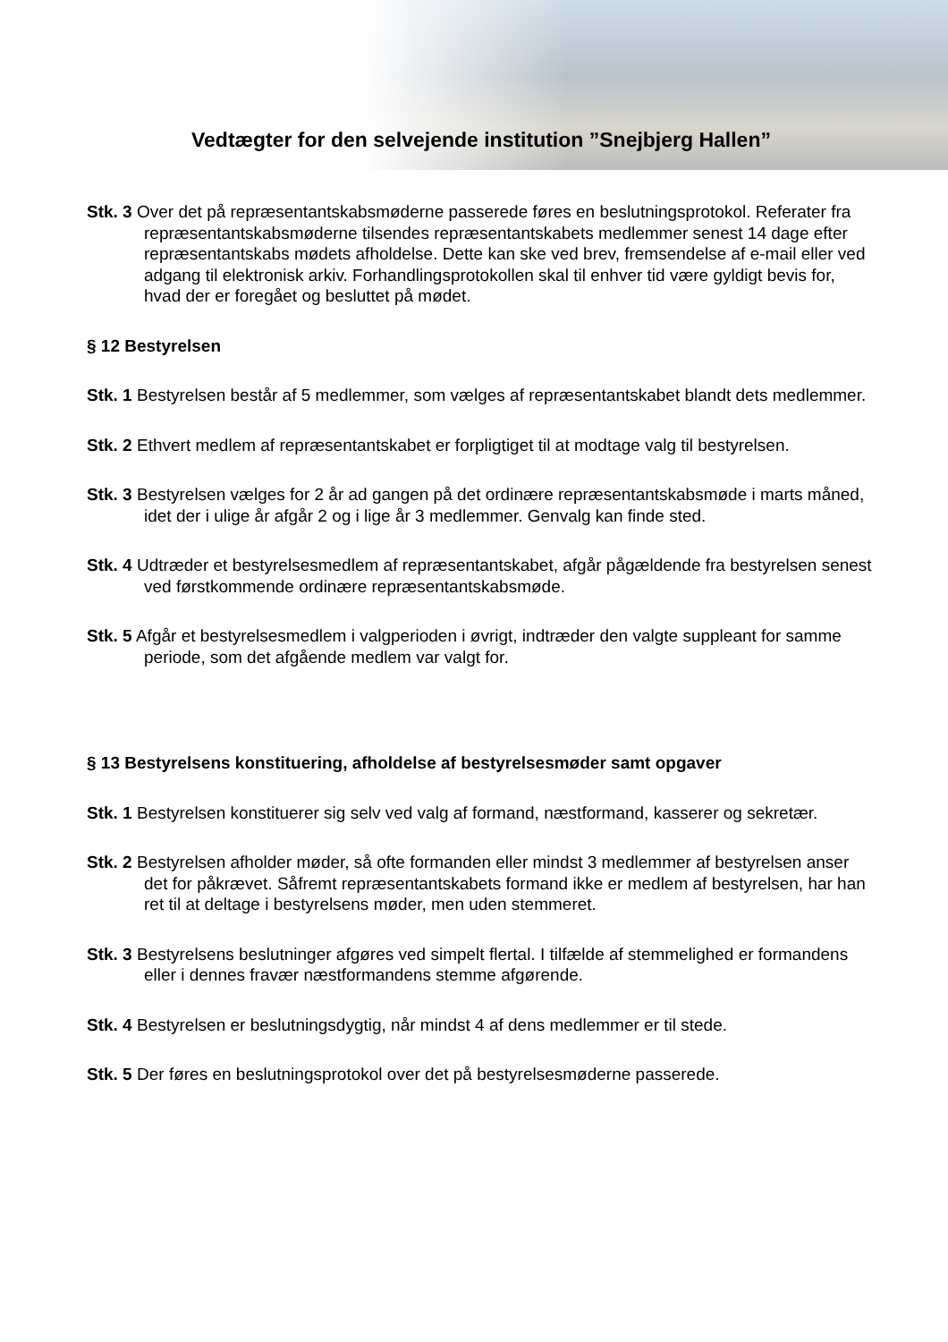Vedtægter for den selvejende institution ”Snejbjerg Hallen”
Stk. 3 Over det på repræsentantskabsmøderne passerede føres en beslutningsprotokol. Referater fra repræsentantskabsmøderne tilsendes repræsentantskabets medlemmer senest 14 dage efter repræsentantskabs mødets afholdelse. Dette kan ske ved brev, fremsendelse af e-mail eller ved adgang til elektronisk arkiv. Forhandlingsprotokollen skal til enhver tid være gyldigt bevis for, hvad der er foregået og besluttet på mødet.
§ 12 Bestyrelsen
Stk. 1 Bestyrelsen består af 5 medlemmer, som vælges af repræsentantskabet blandt dets medlemmer.
Stk. 2 Ethvert medlem af repræsentantskabet er forpligtiget til at modtage valg til bestyrelsen.
Stk. 3 Bestyrelsen vælges for 2 år ad gangen på det ordinære repræsentantskabsmøde i marts måned, idet der i ulige år afgår 2 og i lige år 3 medlemmer. Genvalg kan finde sted.
Stk. 4 Udtræder et bestyrelsesmedlem af repræsentantskabet, afgår pågældende fra bestyrelsen senest ved førstkommende ordinære repræsentantskabsmøde.
Stk. 5 Afgår et bestyrelsesmedlem i valgperioden i øvrigt, indtræder den valgte suppleant for samme periode, som det afgående medlem var valgt for.
§ 13 Bestyrelsens konstituering, afholdelse af bestyrelsesmøder samt opgaver
Stk. 1 Bestyrelsen konstituerer sig selv ved valg af formand, næstformand, kasserer og sekretær.
Stk. 2 Bestyrelsen afholder møder, så ofte formanden eller mindst 3 medlemmer af bestyrelsen anser det for påkrævet. Såfremt repræsentantskabets formand ikke er medlem af bestyrelsen, har han ret til at deltage i bestyrelsens møder, men uden stemmeret.
Stk. 3 Bestyrelsens beslutninger afgøres ved simpelt flertal. I tilfælde af stemmelighed er formandens eller i dennes fravær næstformandens stemme afgørende.
Stk. 4 Bestyrelsen er beslutningsdygtig, når mindst 4 af dens medlemmer er til stede.
Stk. 5 Der føres en beslutningsprotokol over det på bestyrelsesmøderne passerede.